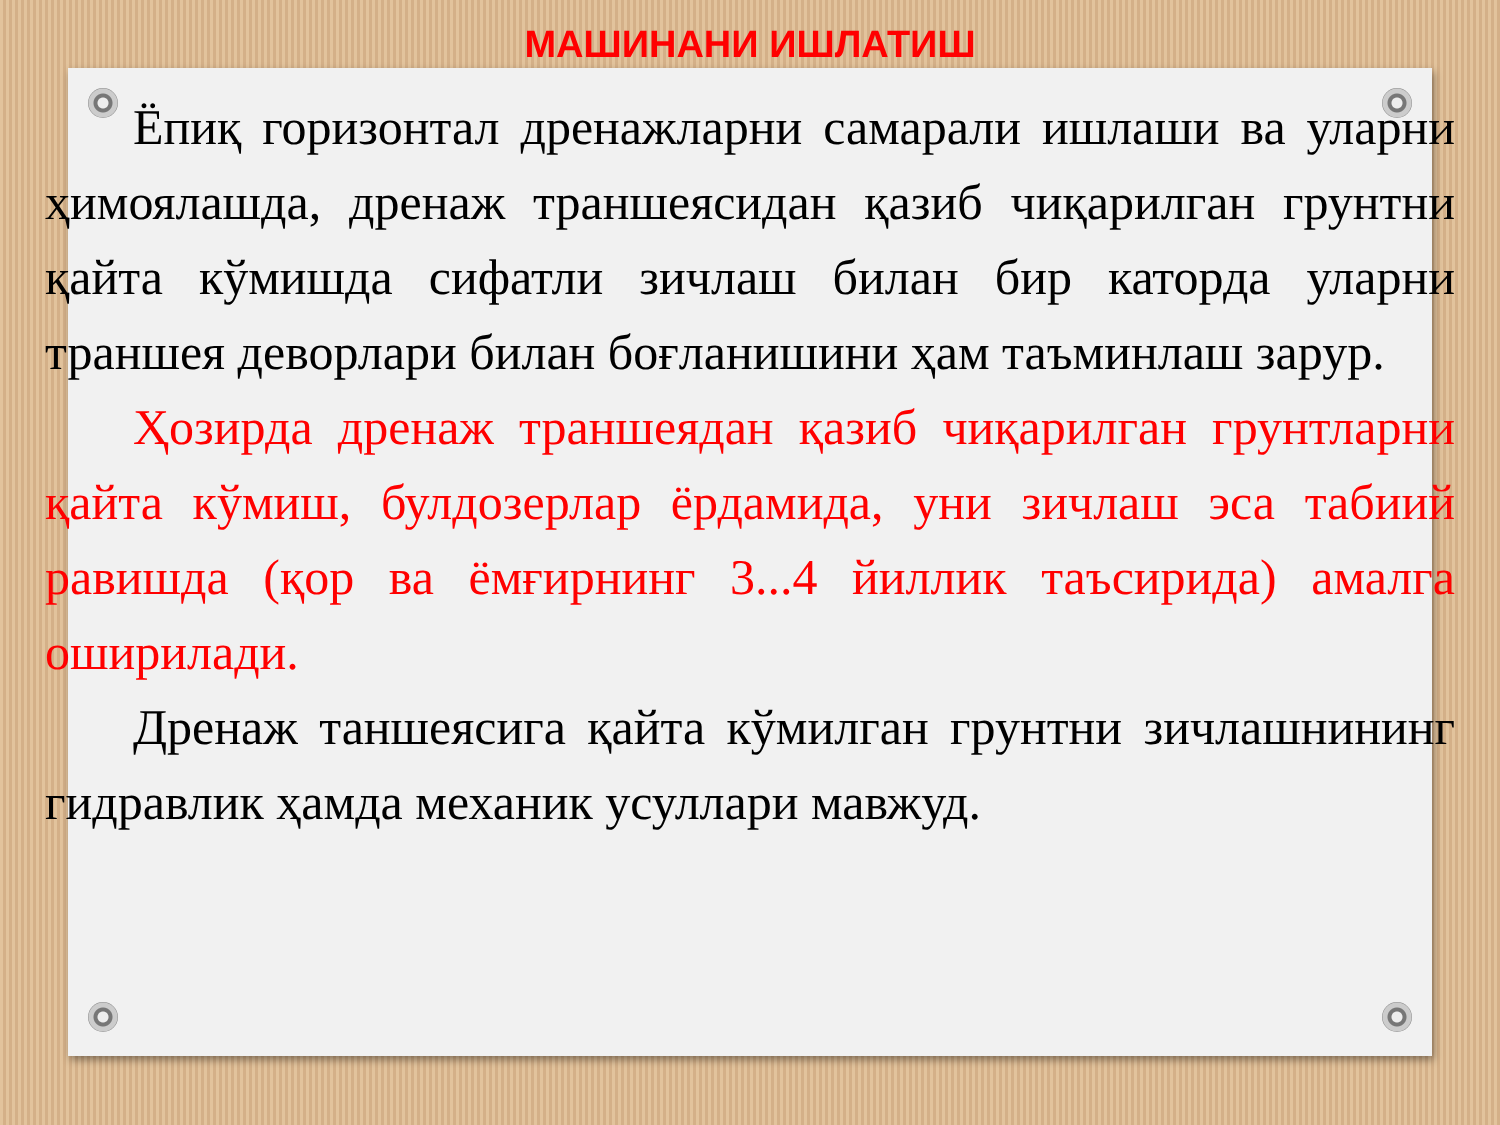МАШИНАНИ ИШЛАТИШ
Ёпиқ горизонтал дренажларни самарали ишлаши ва уларни ҳимоялашда, дренаж траншеясидан қазиб чиқарилган грунтни қайта кўмишда сифатли зичлаш билан бир каторда уларни траншея деворлари билан боғланишини ҳам таъминлаш зарур.
Ҳозирда дренаж траншеядан қазиб чиқарилган грунтларни қайта кўмиш, булдозерлар ёрдамида, уни зичлаш эса табиий равишда (қор ва ёмғирнинг 3...4 йиллик таъсирида) амалга оширилади.
Дренаж таншеясига қайта кўмилган грунтни зичлашнининг гидравлик ҳамда механик усуллари мавжуд.